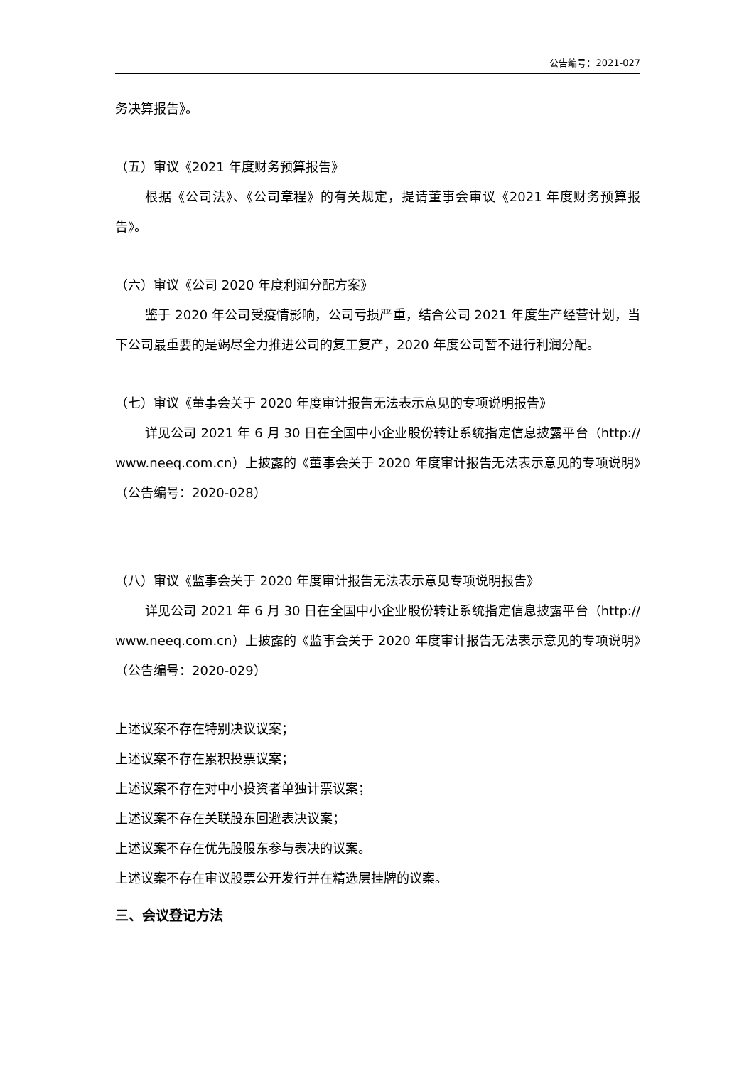公告编号：2021-027
务决算报告》。
（五）审议《2021 年度财务预算报告》
根据《公司法》、《公司章程》的有关规定，提请董事会审议《2021 年度财务预算报告》。
（六）审议《公司 2020 年度利润分配方案》
鉴于 2020 年公司受疫情影响，公司亏损严重，结合公司 2021 年度生产经营计划，当下公司最重要的是竭尽全力推进公司的复工复产，2020 年度公司暂不进行利润分配。
（七）审议《董事会关于 2020 年度审计报告无法表示意见的专项说明报告》
详见公司 2021 年 6 月 30 日在全国中小企业股份转让系统指定信息披露平台（http:// www.neeq.com.cn）上披露的《董事会关于 2020 年度审计报告无法表示意见的专项说明》（公告编号：2020-028）
（八）审议《监事会关于 2020 年度审计报告无法表示意见专项说明报告》
详见公司 2021 年 6 月 30 日在全国中小企业股份转让系统指定信息披露平台（http:// www.neeq.com.cn）上披露的《监事会关于 2020 年度审计报告无法表示意见的专项说明》（公告编号：2020-029）
上述议案不存在特别决议议案；
上述议案不存在累积投票议案；
上述议案不存在对中小投资者单独计票议案；
上述议案不存在关联股东回避表决议案；
上述议案不存在优先股股东参与表决的议案。
上述议案不存在审议股票公开发行并在精选层挂牌的议案。
三、会议登记方法